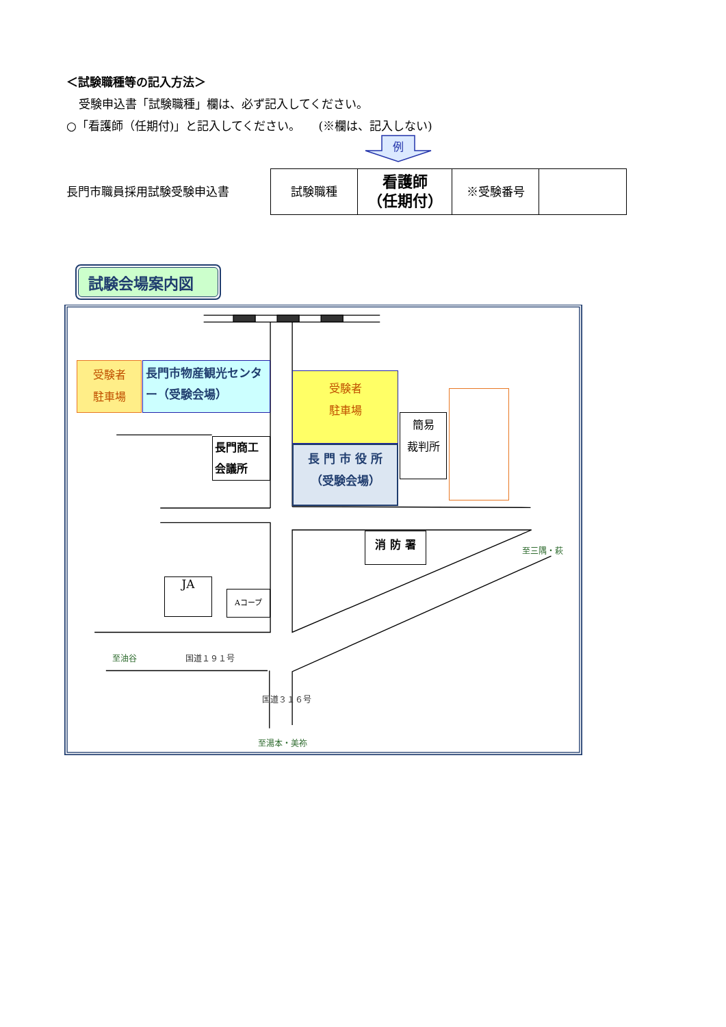＜試験職種等の記入方法＞
受験申込書「試験職種」欄は、必ず記入してください。
○「看護師（任期付)」と記入してください。　　(※欄は、記入しない)
長門市職員採用試験受験申込書
| 試験職種 | 看護師 （任期付） | ※受験番号 | |
例
試験会場案内図
受験者
駐車場
長門市物産観光センター（受験会場）
受験者
駐車場
長門商工
会議所
長 門 市 役 所
（受験会場）
簡易
裁判所
消 防 署
至三隅・萩
JA
Aコープ
至油谷
国道１９１号
国道３１６号
至湯本・美祢